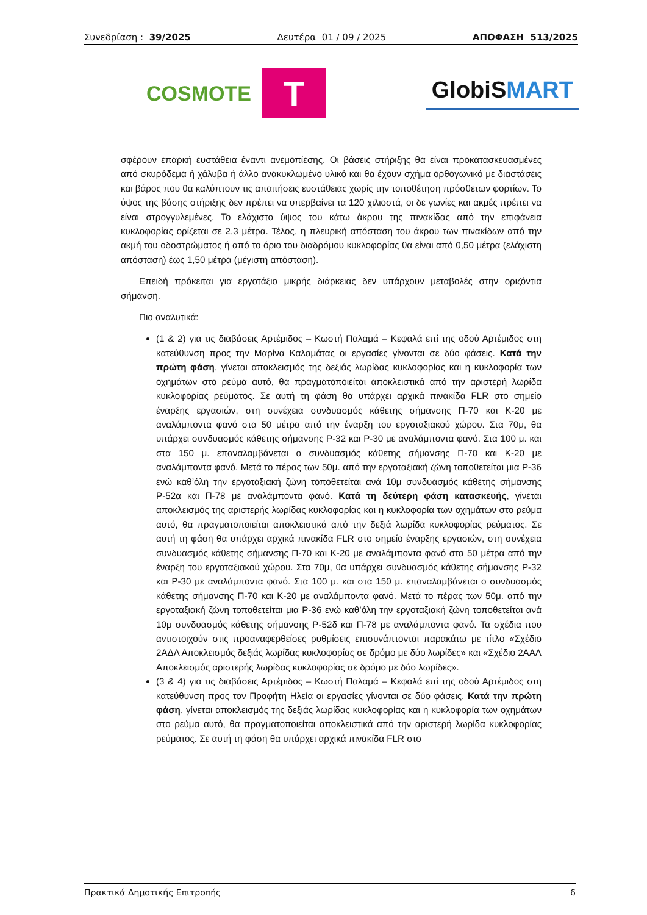Συνεδρίαση : 39/2025 Δευτέρα 01 / 09 / 2025 ΑΠΟΦΑΣΗ 513/2025
COSMOTE
T
GlobiSMART
σφέρουν επαρκή ευστάθεια έναντι ανεμοπίεσης. Οι βάσεις στήριξης θα είναι προκατασκευασμένες από σκυρόδεμα ή χάλυβα ή άλλο ανακυκλωμένο υλικό και θα έχουν σχήμα ορθογωνικό με διαστάσεις και βάρος που θα καλύπτουν τις απαιτήσεις ευστάθειας χωρίς την τοποθέτηση πρόσθετων φορτίων. Το ύψος της βάσης στήριξης δεν πρέπει να υπερβαίνει τα 120 χιλιοστά, οι δε γωνίες και ακμές πρέπει να είναι στρογγυλεμένες. Το ελάχιστο ύψος του κάτω άκρου της πινακίδας από την επιφάνεια κυκλοφορίας ορίζεται σε 2,3 μέτρα. Τέλος, η πλευρική απόσταση του άκρου των πινακίδων από την ακμή του οδοστρώματος ή από το όριο του διαδρόμου κυκλοφορίας θα είναι από 0,50 μέτρα (ελάχιστη απόσταση) έως 1,50 μέτρα (μέγιστη απόσταση).
Επειδή πρόκειται για εργοτάξιο μικρής διάρκειας δεν υπάρχουν μεταβολές στην οριζόντια σήμανση.
Πιο αναλυτικά:
(1 & 2) για τις διαβάσεις Αρτέμιδος – Κωστή Παλαμά – Κεφαλά επί της οδού Αρτέμιδος στη κατεύθυνση προς την Μαρίνα Καλαμάτας οι εργασίες γίνονται σε δύο φάσεις. Κατά την πρώτη φάση, γίνεται αποκλεισμός της δεξιάς λωρίδας κυκλοφορίας και η κυκλοφορία των οχημάτων στο ρεύμα αυτό, θα πραγματοποιείται αποκλειστικά από την αριστερή λωρίδα κυκλοφορίας ρεύματος. Σε αυτή τη φάση θα υπάρχει αρχικά πινακίδα FLR στο σημείο έναρξης εργασιών, στη συνέχεια συνδυασμός κάθετης σήμανσης Π-70 και Κ-20 με αναλάμποντα φανό στα 50 μέτρα από την έναρξη του εργοταξιακού χώρου. Στα 70μ, θα υπάρχει συνδυασμός κάθετης σήμανσης Ρ-32 και Ρ-30 με αναλάμποντα φανό. Στα 100 μ. και στα 150 μ. επαναλαμβάνεται ο συνδυασμός κάθετης σήμανσης Π-70 και Κ-20 με αναλάμποντα φανό. Μετά το πέρας των 50μ. από την εργοταξιακή ζώνη τοποθετείται μια Ρ-36 ενώ καθ’όλη την εργοταξιακή ζώνη τοποθετείται ανά 10μ συνδυασμός κάθετης σήμανσης Ρ-52α και Π-78 με αναλάμποντα φανό. Κατά τη δεύτερη φάση κατασκευής, γίνεται αποκλεισμός της αριστερής λωρίδας κυκλοφορίας και η κυκλοφορία των οχημάτων στο ρεύμα αυτό, θα πραγματοποιείται αποκλειστικά από την δεξιά λωρίδα κυκλοφορίας ρεύματος. Σε αυτή τη φάση θα υπάρχει αρχικά πινακίδα FLR στο σημείο έναρξης εργασιών, στη συνέχεια συνδυασμός κάθετης σήμανσης Π-70 και Κ-20 με αναλάμποντα φανό στα 50 μέτρα από την έναρξη του εργοταξιακού χώρου. Στα 70μ, θα υπάρχει συνδυασμός κάθετης σήμανσης Ρ-32 και Ρ-30 με αναλάμποντα φανό. Στα 100 μ. και στα 150 μ. επαναλαμβάνεται ο συνδυασμός κάθετης σήμανσης Π-70 και Κ-20 με αναλάμποντα φανό. Μετά το πέρας των 50μ. από την εργοταξιακή ζώνη τοποθετείται μια Ρ-36 ενώ καθ’όλη την εργοταξιακή ζώνη τοποθετείται ανά 10μ συνδυασμός κάθετης σήμανσης Ρ-52δ και Π-78 με αναλάμποντα φανό. Τα σχέδια που αντιστοιχούν στις προαναφερθείσες ρυθμίσεις επισυνάπτονται παρακάτω με τίτλο «Σχέδιο 2ΑΔΛ Αποκλεισμός δεξιάς λωρίδας κυκλοφορίας σε δρόμο με δύο λωρίδες» και «Σχέδιο 2ΑΑΛ Αποκλεισμός αριστερής λωρίδας κυκλοφορίας σε δρόμο με δύο λωρίδες».
(3 & 4) για τις διαβάσεις Αρτέμιδος – Κωστή Παλαμά – Κεφαλά επί της οδού Αρτέμιδος στη κατεύθυνση προς τον Προφήτη Ηλεία οι εργασίες γίνονται σε δύο φάσεις. Κατά την πρώτη φάση, γίνεται αποκλεισμός της δεξιάς λωρίδας κυκλοφορίας και η κυκλοφορία των οχημάτων στο ρεύμα αυτό, θα πραγματοποιείται αποκλειστικά από την αριστερή λωρίδα κυκλοφορίας ρεύματος. Σε αυτή τη φάση θα υπάρχει αρχικά πινακίδα FLR στο
Πρακτικά Δημοτικής Επιτροπής 6